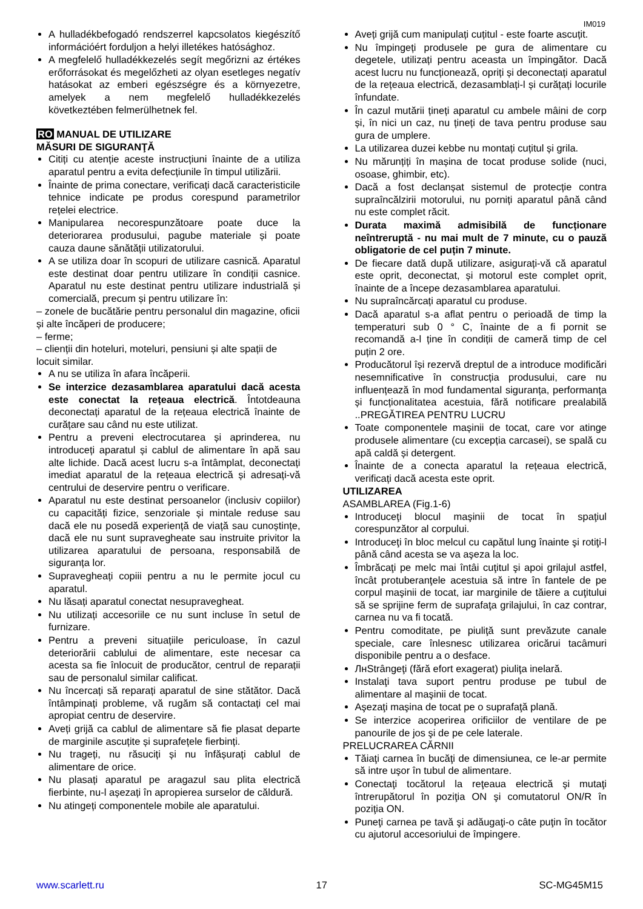IM019
A hulladékbefogadó rendszerrel kapcsolatos kiegészítő információért forduljon a helyi illetékes hatósághoz.
A megfelelő hulladékkezelés segít megőrizni az értékes erőforrásokat és megelőzheti az olyan esetleges negatív hatásokat az emberi egészségre és a környezetre, amelyek a nem megfelelő hulladékkezelés következtében felmerülhetnek fel.
RO MANUAL DE UTILIZARE
MĂSURI DE SIGURANŢĂ
Citiți cu atenție aceste instrucțiuni înainte de a utiliza aparatul pentru a evita defecțiunile în timpul utilizării.
Înainte de prima conectare, verificați dacă caracteristicile tehnice indicate pe produs corespund parametrilor rețelei electrice.
Manipularea necorespunzătoare poate duce la deteriorarea produsului, pagube materiale și poate cauza daune sănătății utilizatorului.
A se utiliza doar în scopuri de utilizare casnică. Aparatul este destinat doar pentru utilizare în condiții casnice. Aparatul nu este destinat pentru utilizare industrială și comercială, precum și pentru utilizare în:
– zonele de bucătărie pentru personalul din magazine, oficii și alte încăperi de producere;
– ferme;
– clienții din hoteluri, moteluri, pensiuni și alte spații de locuit similar.
A nu se utiliza în afara încăperii.
Se interzice dezasamblarea aparatului dacă acesta este conectat la rețeaua electrică. Întotdeauna deconectați aparatul de la rețeaua electrică înainte de curățare sau când nu este utilizat.
Pentru a preveni electrocutarea și aprinderea, nu introduceți aparatul și cablul de alimentare în apă sau alte lichide. Dacă acest lucru s-a întâmplat, deconectați imediat aparatul de la rețeaua electrică și adresați-vă centrului de deservire pentru o verificare.
Aparatul nu este destinat persoanelor (inclusiv copiilor) cu capacități fizice, senzoriale și mintale reduse sau dacă ele nu posedă experiență de viață sau cunoștințe, dacă ele nu sunt supravegheate sau instruite privitor la utilizarea aparatului de persoana, responsabilă de siguranța lor.
Supravegheați copiii pentru a nu le permite jocul cu aparatul.
Nu lăsați aparatul conectat nesupravegheat.
Nu utilizați accesoriile ce nu sunt incluse în setul de furnizare.
Pentru a preveni situațiile periculoase, în cazul deteriorării cablului de alimentare, este necesar ca acesta sa fie înlocuit de producător, centrul de reparații sau de personalul similar calificat.
Nu încercați să reparați aparatul de sine stătător. Dacă întâmpinați probleme, vă rugăm să contactați cel mai apropiat centru de deservire.
Aveți grijă ca cablul de alimentare să fie plasat departe de marginile ascuțite și suprafețele fierbinți.
Nu trageți, nu răsuciți și nu înfășurați cablul de alimentare de orice.
Nu plasați aparatul pe aragazul sau plita electrică fierbinte, nu-l așezați în apropierea surselor de căldură.
Nu atingeți componentele mobile ale aparatului.
Aveți grijă cum manipulați cuțitul - este foarte ascuțit.
Nu împingeți produsele pe gura de alimentare cu degetele, utilizați pentru aceasta un împingător. Dacă acest lucru nu funcționează, opriți și deconectați aparatul de la rețeaua electrică, dezasamblați-l și curățați locurile înfundate.
În cazul mutării țineți aparatul cu ambele mâini de corp și, în nici un caz, nu țineți de tava pentru produse sau gura de umplere.
La utilizarea duzei kebbe nu montați cuțitul și grila.
Nu mărunțiți în mașina de tocat produse solide (nuci, osoase, ghimbir, etc).
Dacă a fost declanșat sistemul de protecție contra supraîncălzirii motorului, nu porniți aparatul până când nu este complet răcit.
Durata maximă admisibilă de funcționare neîntreruptă - nu mai mult de 7 minute, cu o pauză obligatorie de cel puțin 7 minute.
De fiecare dată după utilizare, asigurați-vă că aparatul este oprit, deconectat, și motorul este complet oprit, înainte de a începe dezasamblarea aparatului.
Nu supraîncărcați aparatul cu produse.
Dacă aparatul s-a aflat pentru o perioadă de timp la temperaturi sub 0 ° C, înainte de a fi pornit se recomandă a-l ține în condiții de cameră timp de cel puțin 2 ore.
Producătorul își rezervă dreptul de a introduce modificări nesemnificative în construcția produsului, care nu influențează în mod fundamental siguranța, performanța și funcționalitatea acestuia, fără notificare prealabilă ..PREGĂTIREA PENTRU LUCRU
Toate componentele mașinii de tocat, care vor atinge produsele alimentare (cu excepția carcasei), se spală cu apă caldă și detergent.
Înainte de a conecta aparatul la rețeaua electrică, verificați dacă acesta este oprit.
UTILIZAREA
ASAMBLAREA (Fig.1-6)
Introduceţi blocul maşinii de tocat în spaţiul corespunzător al corpului.
Introduceţi în bloc melcul cu capătul lung înainte şi rotiţi-l până când acesta se va aşeza la loc.
Îmbrăcaţi pe melc mai întâi cuţitul şi apoi grilajul astfel, încât protuberanţele acestuia să intre în fantele de pe corpul maşinii de tocat, iar marginile de tăiere a cuţitului să se sprijine ferm de suprafaţa grilajului, în caz contrar, carnea nu va fi tocată.
Pentru comoditate, pe piuliţă sunt prevăzute canale speciale, care înlesnesc utilizarea oricărui tacâmuri disponibile pentru a o desface.
ЛнStrângeţi (fără efort exagerat) piuliţa inelară.
Instalaţi tava suport pentru produse pe tubul de alimentare al maşinii de tocat.
Aşezaţi maşina de tocat pe o suprafaţă plană.
Se interzice acoperirea orificiilor de ventilare de pe panourile de jos şi de pe cele laterale.
PRELUCRAREA CĂRNII
Tăiaţi carnea în bucăţi de dimensiunea, ce le-ar permite să intre uşor în tubul de alimentare.
Conectaţi tocătorul la reţeaua electrică şi mutaţi întrerupătorul în poziţia ON şi comutatorul ON/R în poziţia ON.
Puneţi carnea pe tavă şi adăugaţi-o câte puţin în tocător cu ajutorul accesoriului de împingere.
www.scarlett.ru 17 SC-MG45M15